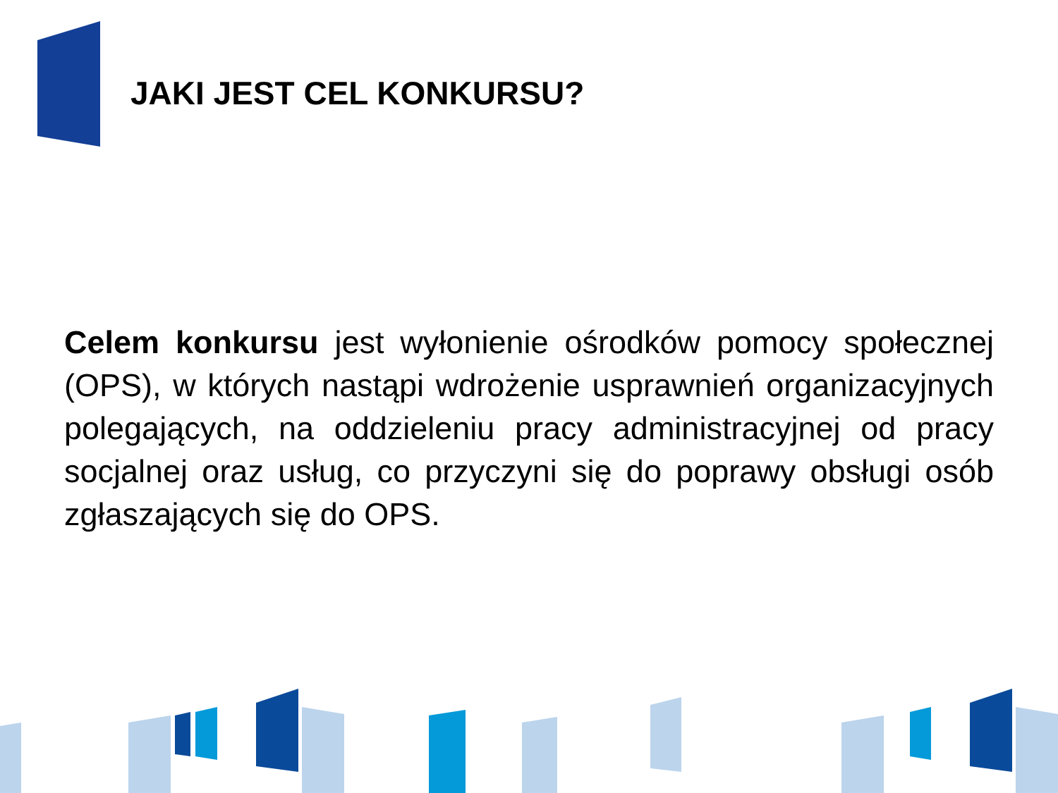JAKI JEST CEL KONKURSU?
Celem konkursu jest wyłonienie ośrodków pomocy społecznej (OPS), w których nastąpi wdrożenie usprawnień organizacyjnych polegających, na oddzieleniu pracy administracyjnej od pracy socjalnej oraz usług, co przyczyni się do poprawy obsługi osób zgłaszających się do OPS.